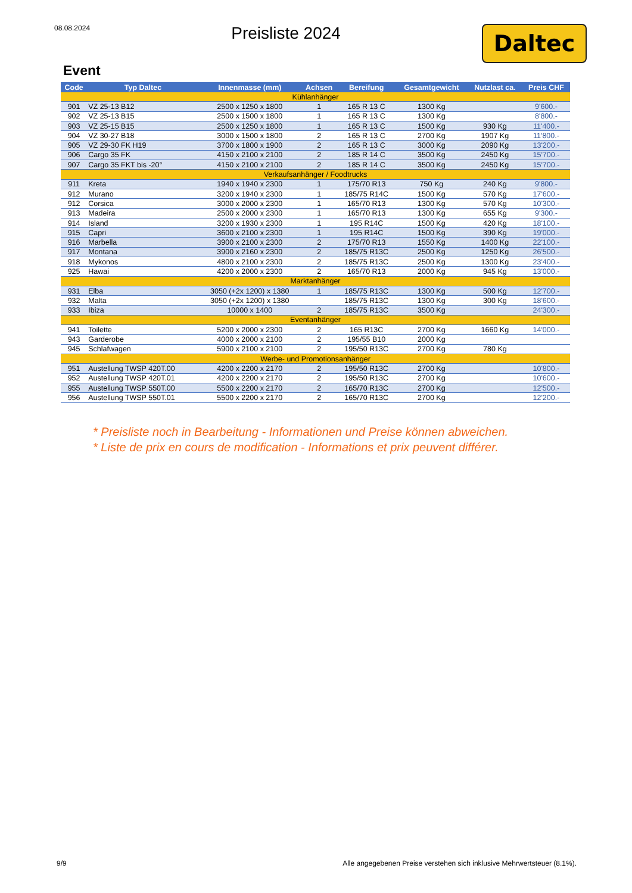08.08.2024
Preisliste 2024
Daltec
Event
| Code | Typ Daltec | Innenmasse (mm) | Achsen | Bereifung | Gesamtgewicht | Nutzlast ca. | Preis CHF |
| --- | --- | --- | --- | --- | --- | --- | --- |
| Kühlanhänger | | | | | | | |
| 901 | VZ 25-13 B12 | 2500 x 1250 x 1800 | 1 | 165 R 13 C | 1300 Kg | | 9'600.- |
| 902 | VZ 25-13 B15 | 2500 x 1500 x 1800 | 1 | 165 R 13 C | 1300 Kg | | 8'800.- |
| 903 | VZ 25-15 B15 | 2500 x 1250 x 1800 | 1 | 165 R 13 C | 1500 Kg | 930 Kg | 11'400.- |
| 904 | VZ 30-27 B18 | 3000 x 1500 x 1800 | 2 | 165 R 13 C | 2700 Kg | 1907 Kg | 11'800.- |
| 905 | VZ 29-30 FK H19 | 3700 x 1800 x 1900 | 2 | 165 R 13 C | 3000 Kg | 2090 Kg | 13'200.- |
| 906 | Cargo 35 FK | 4150 x 2100 x 2100 | 2 | 185 R 14 C | 3500 Kg | 2450 Kg | 15'700.- |
| 907 | Cargo 35 FKT bis -20° | 4150 x 2100 x 2100 | 2 | 185 R 14 C | 3500 Kg | 2450 Kg | 15'700.- |
| Verkaufsanhänger / Foodtrucks | | | | | | | |
| 911 | Kreta | 1940 x 1940 x 2300 | 1 | 175/70 R13 | 750 Kg | 240 Kg | 9'800.- |
| 912 | Murano | 3200 x 1940 x 2300 | 1 | 185/75 R14C | 1500 Kg | 570 Kg | 17'600.- |
| 912 | Corsica | 3000 x 2000 x 2300 | 1 | 165/70 R13 | 1300 Kg | 570 Kg | 10'300.- |
| 913 | Madeira | 2500 x 2000 x 2300 | 1 | 165/70 R13 | 1300 Kg | 655 Kg | 9'300.- |
| 914 | Island | 3200 x 1930 x 2300 | 1 | 195 R14C | 1500 Kg | 420 Kg | 18'100.- |
| 915 | Capri | 3600 x 2100 x 2300 | 1 | 195 R14C | 1500 Kg | 390 Kg | 19'000.- |
| 916 | Marbella | 3900 x 2100 x 2300 | 2 | 175/70 R13 | 1550 Kg | 1400 Kg | 22'100.- |
| 917 | Montana | 3900 x 2160 x 2300 | 2 | 185/75 R13C | 2500 Kg | 1250 Kg | 26'500.- |
| 918 | Mykonos | 4800 x 2100 x 2300 | 2 | 185/75 R13C | 2500 Kg | 1300 Kg | 23'400.- |
| 925 | Hawai | 4200 x 2000 x 2300 | 2 | 165/70 R13 | 2000 Kg | 945 Kg | 13'000.- |
| Marktanhänger | | | | | | | |
| 931 | Elba | 3050 (+2x 1200) x 1380 | 1 | 185/75 R13C | 1300 Kg | 500 Kg | 12'700.- |
| 932 | Malta | 3050 (+2x 1200) x 1380 | | 185/75 R13C | 1300 Kg | 300 Kg | 18'600.- |
| 933 | Ibiza | 10000 x 1400 | 2 | 185/75 R13C | 3500 Kg | | 24'300.- |
| Eventanhänger | | | | | | | |
| 941 | Toilette | 5200 x 2000 x 2300 | 2 | 165 R13C | 2700 Kg | 1660 Kg | 14'000.- |
| 943 | Garderobe | 4000 x 2000 x 2100 | 2 | 195/55 B10 | 2000 Kg | | |
| 945 | Schlafwagen | 5900 x 2100 x 2100 | 2 | 195/50 R13C | 2700 Kg | 780 Kg | |
| Werbe- und Promotionsanhänger | | | | | | | |
| 951 | Austellung TWSP 420T.00 | 4200 x 2200 x 2170 | 2 | 195/50 R13C | 2700 Kg | | 10'800.- |
| 952 | Austellung TWSP 420T.01 | 4200 x 2200 x 2170 | 2 | 195/50 R13C | 2700 Kg | | 10'600.- |
| 955 | Austellung TWSP 550T.00 | 5500 x 2200 x 2170 | 2 | 165/70 R13C | 2700 Kg | | 12'500.- |
| 956 | Austellung TWSP 550T.01 | 5500 x 2200 x 2170 | 2 | 165/70 R13C | 2700 Kg | | 12'200.- |
* Preisliste noch in Bearbeitung - Informationen und Preise können abweichen.
* Liste de prix en cours de modification - Informations et prix peuvent différer.
9/9 Alle angegebenen Preise verstehen sich inklusive Mehrwertsteuer (8.1%).